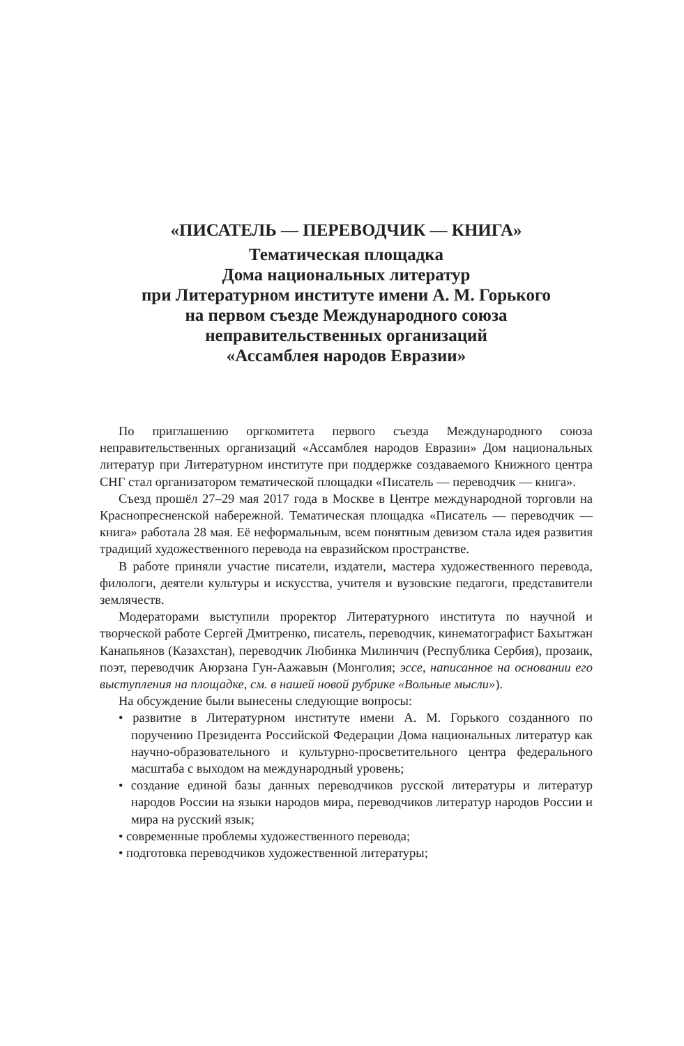«ПИСАТЕЛЬ — ПЕРЕВОДЧИК — КНИГА»
Тематическая площадка
Дома национальных литератур
при Литературном институте имени А. М. Горького
на первом съезде Международного союза
неправительственных организаций
«Ассамблея народов Евразии»
По приглашению оргкомитета первого съезда Международного союза неправительственных организаций «Ассамблея народов Евразии» Дом национальных литератур при Литературном институте при поддержке создаваемого Книжного центра СНГ стал организатором тематической площадки «Писатель — переводчик — книга».
Съезд прошёл 27–29 мая 2017 года в Москве в Центре международной торговли на Краснопресненской набережной. Тематическая площадка «Писатель — переводчик — книга» работала 28 мая. Её неформальным, всем понятным девизом стала идея развития традиций художественного перевода на евразийском пространстве.
В работе приняли участие писатели, издатели, мастера художественного перевода, филологи, деятели культуры и искусства, учителя и вузовские педагоги, представители землячеств.
Модераторами выступили проректор Литературного института по научной и творческой работе Сергей Дмитренко, писатель, переводчик, кинематографист Бахытжан Канапьянов (Казахстан), переводчик Любинка Милинчич (Республика Сербия), прозаик, поэт, переводчик Аюрзана Гун-Аажавын (Монголия; эссе, написанное на основании его выступления на площадке, см. в нашей новой рубрике «Вольные мысли»).
На обсуждение были вынесены следующие вопросы:
• развитие в Литературном институте имени А. М. Горького созданного по поручению Президента Российской Федерации Дома национальных литератур как научно-образовательного и культурно-просветительного центра федерального масштаба с выходом на международный уровень;
• создание единой базы данных переводчиков русской литературы и литератур народов России на языки народов мира, переводчиков литератур народов России и мира на русский язык;
• современные проблемы художественного перевода;
• подготовка переводчиков художественной литературы;